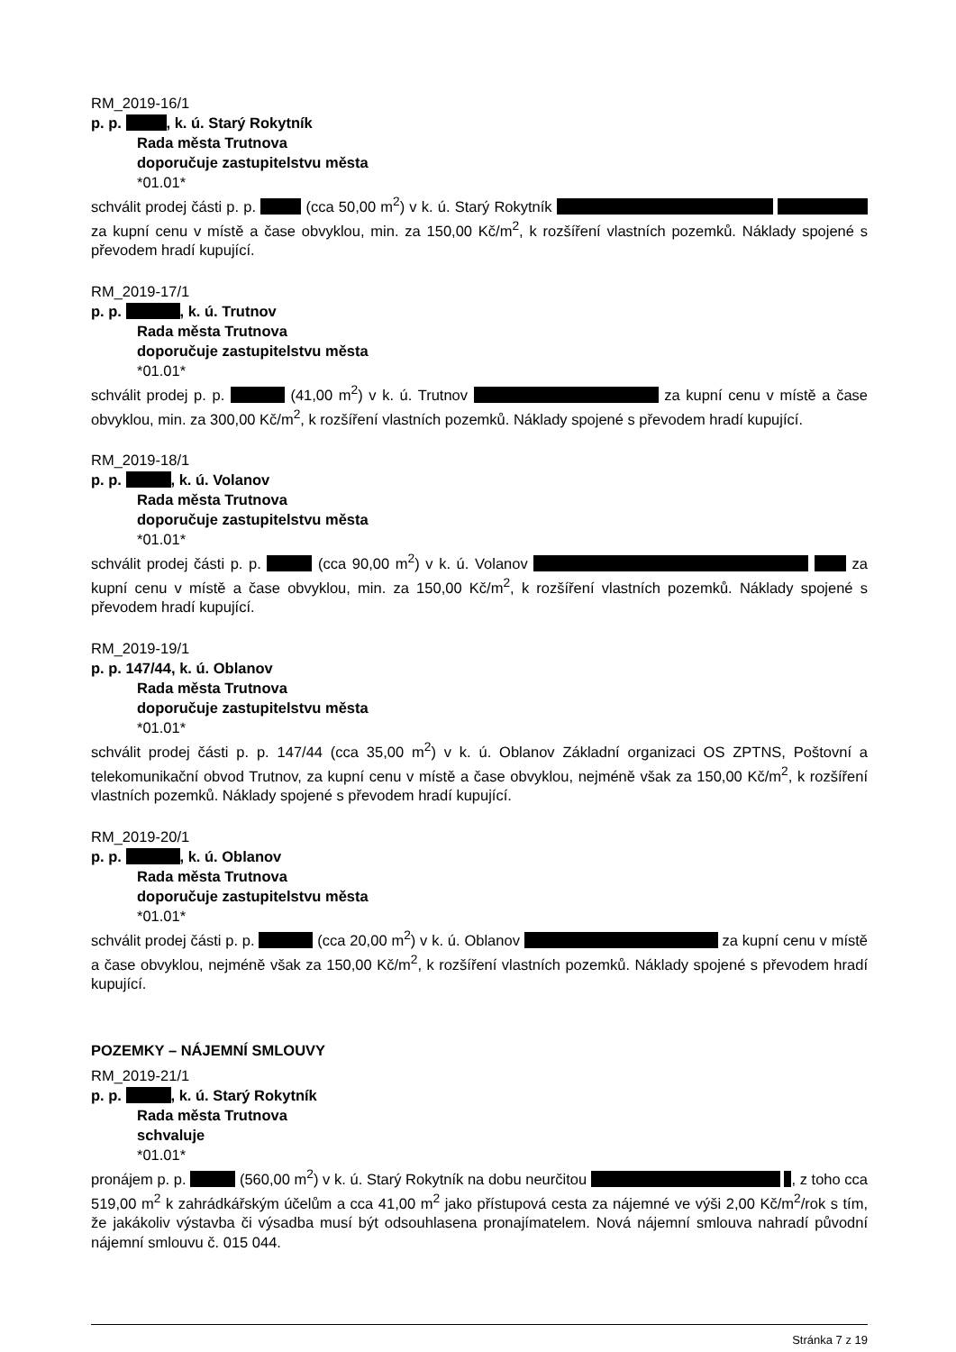RM_2019-16/1
p. p. , k. ú. Starý Rokytník
Rada města Trutnova
doporučuje zastupitelstvu města
*01.01*
schválit prodej části p. p. (cca 50,00 m<sup>2</sup>) v k. ú. Starý Rokytník za kupní cenu v místě a čase obvyklou, min. za 150,00 Kč/m<sup>2</sup>, k rozšíření vlastních pozemků. Náklady spojené s převodem hradí kupující.
RM_2019-17/1
p. p. , k. ú. Trutnov
Rada města Trutnova
doporučuje zastupitelstvu města
*01.01*
schválit prodej p. p. (41,00 m<sup>2</sup>) v k. ú. Trutnov za kupní cenu v místě a čase obvyklou, min. za 300,00 Kč/m<sup>2</sup>, k rozšíření vlastních pozemků. Náklady spojené s převodem hradí kupující.
RM_2019-18/1
p. p. , k. ú. Volanov
Rada města Trutnova
doporučuje zastupitelstvu města
*01.01*
schválit prodej části p. p. (cca 90,00 m<sup>2</sup>) v k. ú. Volanov za kupní cenu v místě a čase obvyklou, min. za 150,00 Kč/m<sup>2</sup>, k rozšíření vlastních pozemků. Náklady spojené s převodem hradí kupující.
RM_2019-19/1
p. p. 147/44, k. ú. Oblanov
Rada města Trutnova
doporučuje zastupitelstvu města
*01.01*
schválit prodej části p. p. 147/44 (cca 35,00 m<sup>2</sup>) v k. ú. Oblanov Základní organizaci OS ZPTNS, Poštovní a telekomunikační obvod Trutnov, za kupní cenu v místě a čase obvyklou, nejméně však za 150,00 Kč/m<sup>2</sup>, k rozšíření vlastních pozemků. Náklady spojené s převodem hradí kupující.
RM_2019-20/1
p. p. , k. ú. Oblanov
Rada města Trutnova
doporučuje zastupitelstvu města
*01.01*
schválit prodej části p. p. (cca 20,00 m<sup>2</sup>) v k. ú. Oblanov za kupní cenu v místě a čase obvyklou, nejméně však za 150,00 Kč/m<sup>2</sup>, k rozšíření vlastních pozemků. Náklady spojené s převodem hradí kupující.
POZEMKY – NÁJEMNÍ SMLOUVY
RM_2019-21/1
p. p. , k. ú. Starý Rokytník
Rada města Trutnova
schvaluje
*01.01*
pronájem p. p. (560,00 m<sup>2</sup>) v k. ú. Starý Rokytník na dobu neurčitou , z toho cca 519,00 m<sup>2</sup> k zahrádkářským účelům a cca 41,00 m<sup>2</sup> jako přístupová cesta za nájemné ve výši 2,00 Kč/m<sup>2</sup>/rok s tím, že jakákoliv výstavba či výsadba musí být odsouhlasena pronajímatelem. Nová nájemní smlouva nahradí původní nájemní smlouvu č. 015 044.
Stránka 7 z 19